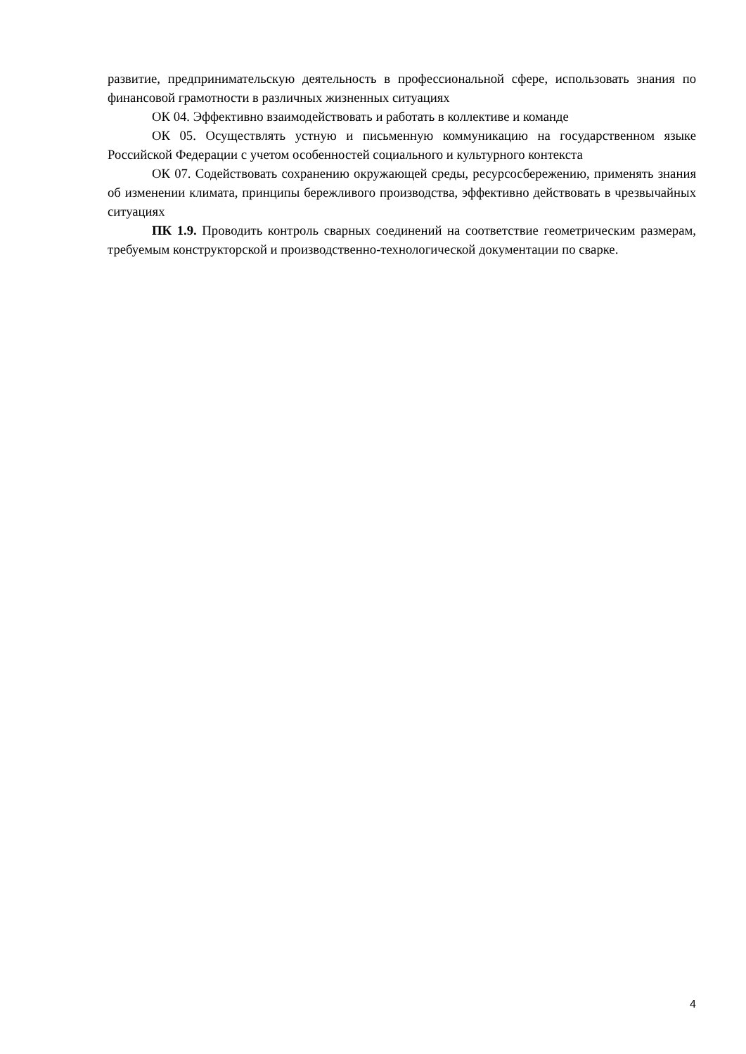развитие, предпринимательскую деятельность в профессиональной сфере, использовать знания по финансовой грамотности в различных жизненных ситуациях
ОК 04. Эффективно взаимодействовать и работать в коллективе и команде
ОК 05. Осуществлять устную и письменную коммуникацию на государственном языке Российской Федерации с учетом особенностей социального и культурного контекста
ОК 07. Содействовать сохранению окружающей среды, ресурсосбережению, применять знания об изменении климата, принципы бережливого производства, эффективно действовать в чрезвычайных ситуациях
ПК 1.9. Проводить контроль сварных соединений на соответствие геометрическим размерам, требуемым конструкторской и производственно-технологической документации по сварке.
4